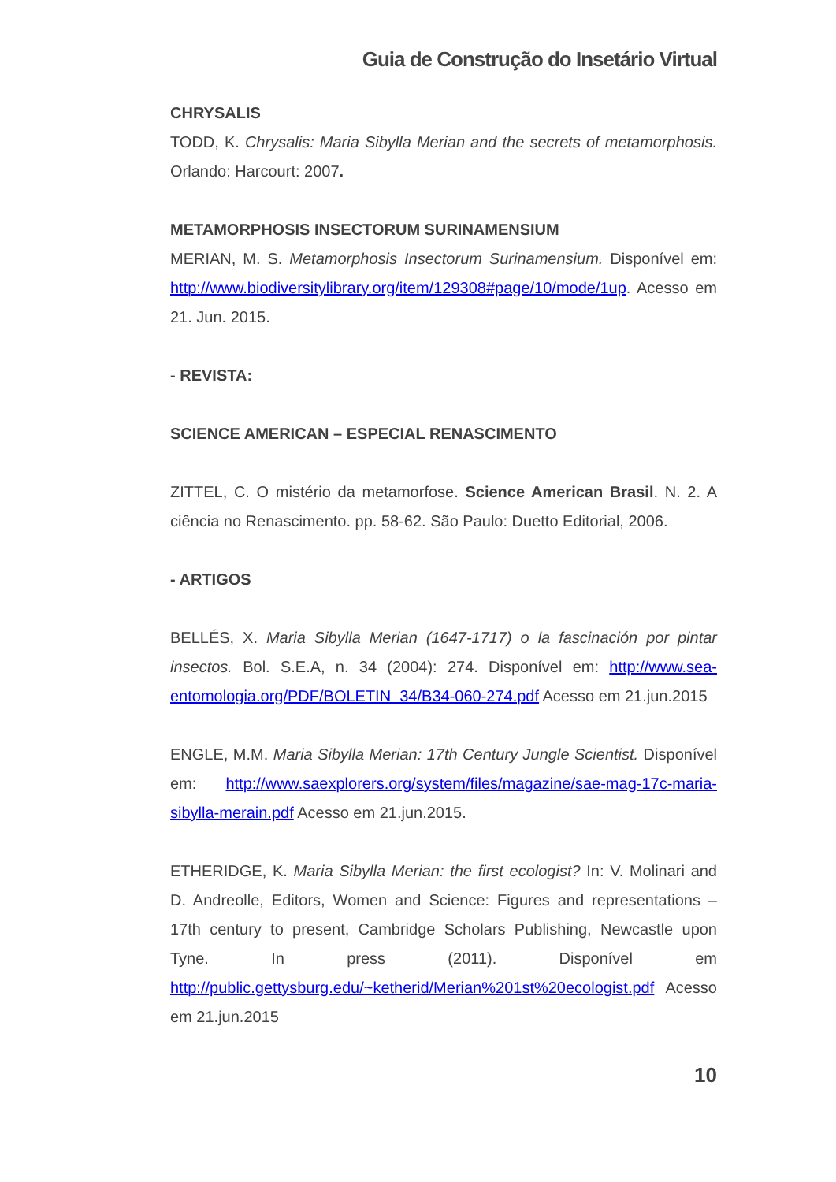Guia de Construção do Insetário Virtual
CHRYSALIS
TODD, K. Chrysalis: Maria Sibylla Merian and the secrets of metamorphosis. Orlando: Harcourt: 2007.
METAMORPHOSIS INSECTORUM SURINAMENSIUM
MERIAN, M. S. Metamorphosis Insectorum Surinamensium. Disponível em: http://www.biodiversitylibrary.org/item/129308#page/10/mode/1up. Acesso em 21. Jun. 2015.
- REVISTA:
SCIENCE AMERICAN – ESPECIAL RENASCIMENTO
ZITTEL, C. O mistério da metamorfose. Science American Brasil. N. 2. A ciência no Renascimento. pp. 58-62. São Paulo: Duetto Editorial, 2006.
- ARTIGOS
BELLÉS, X. Maria Sibylla Merian (1647-1717) o la fascinación por pintar insectos. Bol. S.E.A, n. 34 (2004): 274. Disponível em: http://www.sea-entomologia.org/PDF/BOLETIN_34/B34-060-274.pdf Acesso em 21.jun.2015
ENGLE, M.M. Maria Sibylla Merian: 17th Century Jungle Scientist. Disponível em: http://www.saexplorers.org/system/files/magazine/sae-mag-17c-maria-sibylla-merain.pdf Acesso em 21.jun.2015.
ETHERIDGE, K. Maria Sibylla Merian: the first ecologist? In: V. Molinari and D. Andreolle, Editors, Women and Science: Figures and representations – 17th century to present, Cambridge Scholars Publishing, Newcastle upon Tyne. In press (2011). Disponível em http://public.gettysburg.edu/~ketherid/Merian%201st%20ecologist.pdf Acesso em 21.jun.2015
10